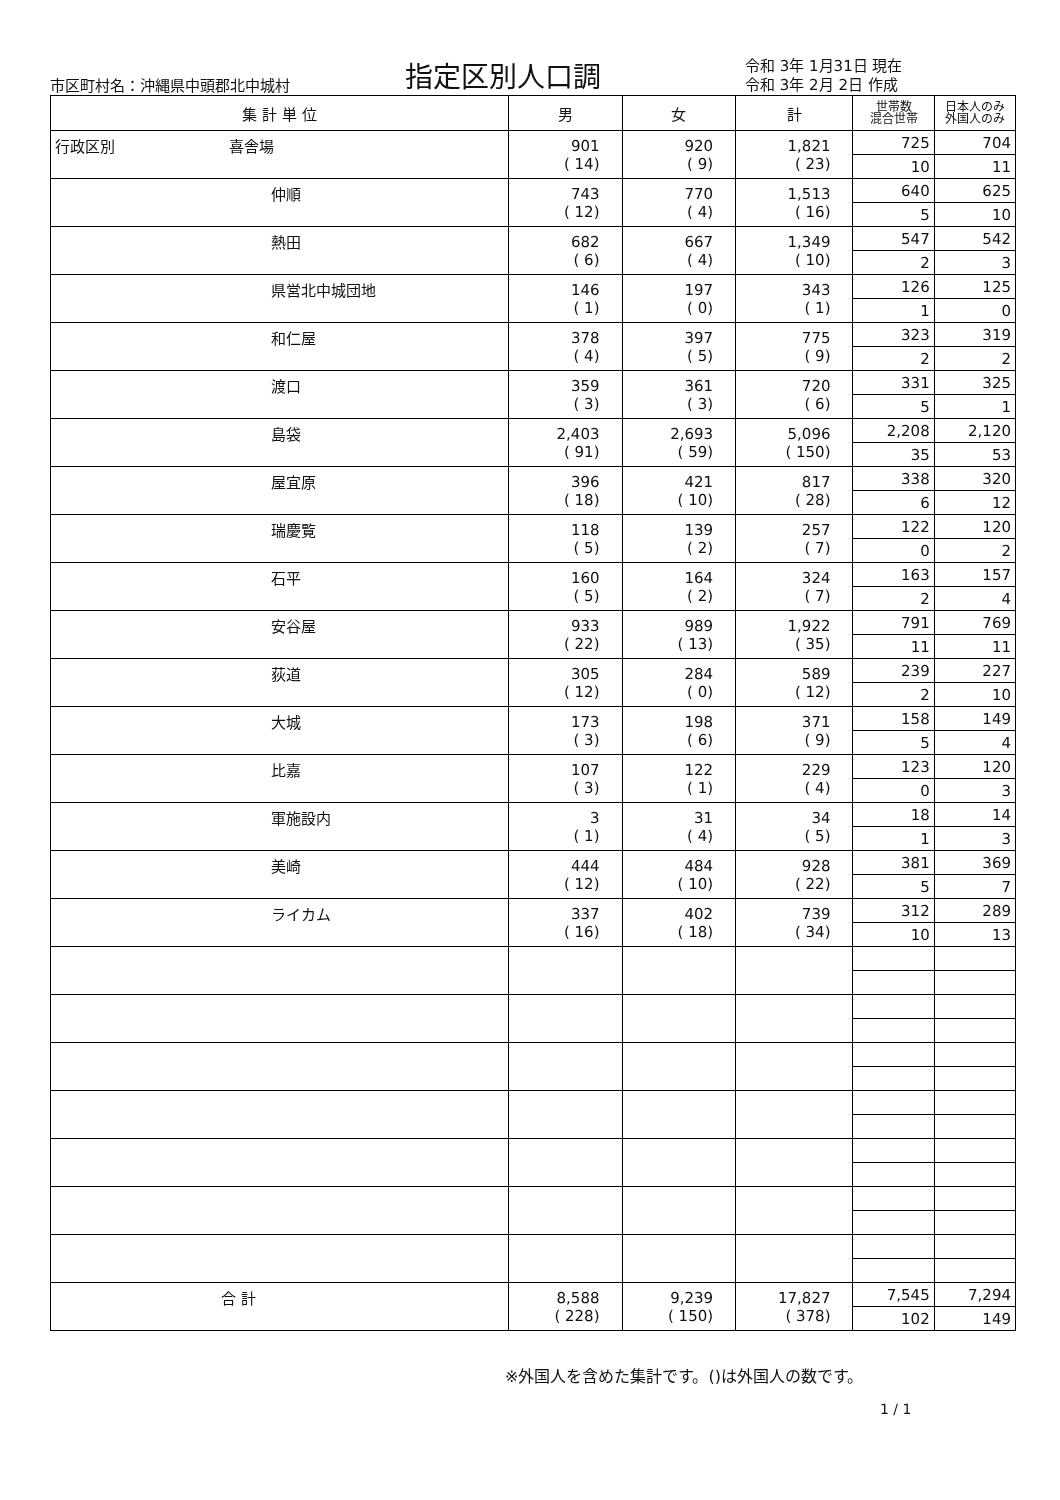市区町村名：沖縄県中頭郡北中城村
指定区別人口調
令和 3年 1月31日 現在
令和 3年 2月 2日 作成
| 集 計 単 位 | 男 | 女 | 計 | 世帯数 混合世帯 | 日本人のみ 外国人のみ |
| --- | --- | --- | --- | --- | --- |
| 行政区別 喜舎場 | 901 ( 14) | 920 ( 9) | 1,821 ( 23) | 725 | 704 |
| | | | | 10 | 11 |
| 仲順 | 743 ( 12) | 770 ( 4) | 1,513 ( 16) | 640 | 625 |
| | | | | 5 | 10 |
| 熱田 | 682 ( 6) | 667 ( 4) | 1,349 ( 10) | 547 | 542 |
| | | | | 2 | 3 |
| 県営北中城団地 | 146 ( 1) | 197 ( 0) | 343 ( 1) | 126 | 125 |
| | | | | 1 | 0 |
| 和仁屋 | 378 ( 4) | 397 ( 5) | 775 ( 9) | 323 | 319 |
| | | | | 2 | 2 |
| 渡口 | 359 ( 3) | 361 ( 3) | 720 ( 6) | 331 | 325 |
| | | | | 5 | 1 |
| 島袋 | 2,403 ( 91) | 2,693 ( 59) | 5,096 ( 150) | 2,208 | 2,120 |
| | | | | 35 | 53 |
| 屋宜原 | 396 ( 18) | 421 ( 10) | 817 ( 28) | 338 | 320 |
| | | | | 6 | 12 |
| 瑞慶覧 | 118 ( 5) | 139 ( 2) | 257 ( 7) | 122 | 120 |
| | | | | 0 | 2 |
| 石平 | 160 ( 5) | 164 ( 2) | 324 ( 7) | 163 | 157 |
| | | | | 2 | 4 |
| 安谷屋 | 933 ( 22) | 989 ( 13) | 1,922 ( 35) | 791 | 769 |
| | | | | 11 | 11 |
| 荻道 | 305 ( 12) | 284 ( 0) | 589 ( 12) | 239 | 227 |
| | | | | 2 | 10 |
| 大城 | 173 ( 3) | 198 ( 6) | 371 ( 9) | 158 | 149 |
| | | | | 5 | 4 |
| 比嘉 | 107 ( 3) | 122 ( 1) | 229 ( 4) | 123 | 120 |
| | | | | 0 | 3 |
| 軍施設内 | 3 ( 1) | 31 ( 4) | 34 ( 5) | 18 | 14 |
| | | | | 1 | 3 |
| 美崎 | 444 ( 12) | 484 ( 10) | 928 ( 22) | 381 | 369 |
| | | | | 5 | 7 |
| ライカム | 337 ( 16) | 402 ( 18) | 739 ( 34) | 312 | 289 |
| | | | | 10 | 13 |
| 合 計 | 8,588 ( 228) | 9,239 ( 150) | 17,827 ( 378) | 7,545 | 7,294 |
| | | | | 102 | 149 |
※外国人を含めた集計です。()は外国人の数です。
1 / 1